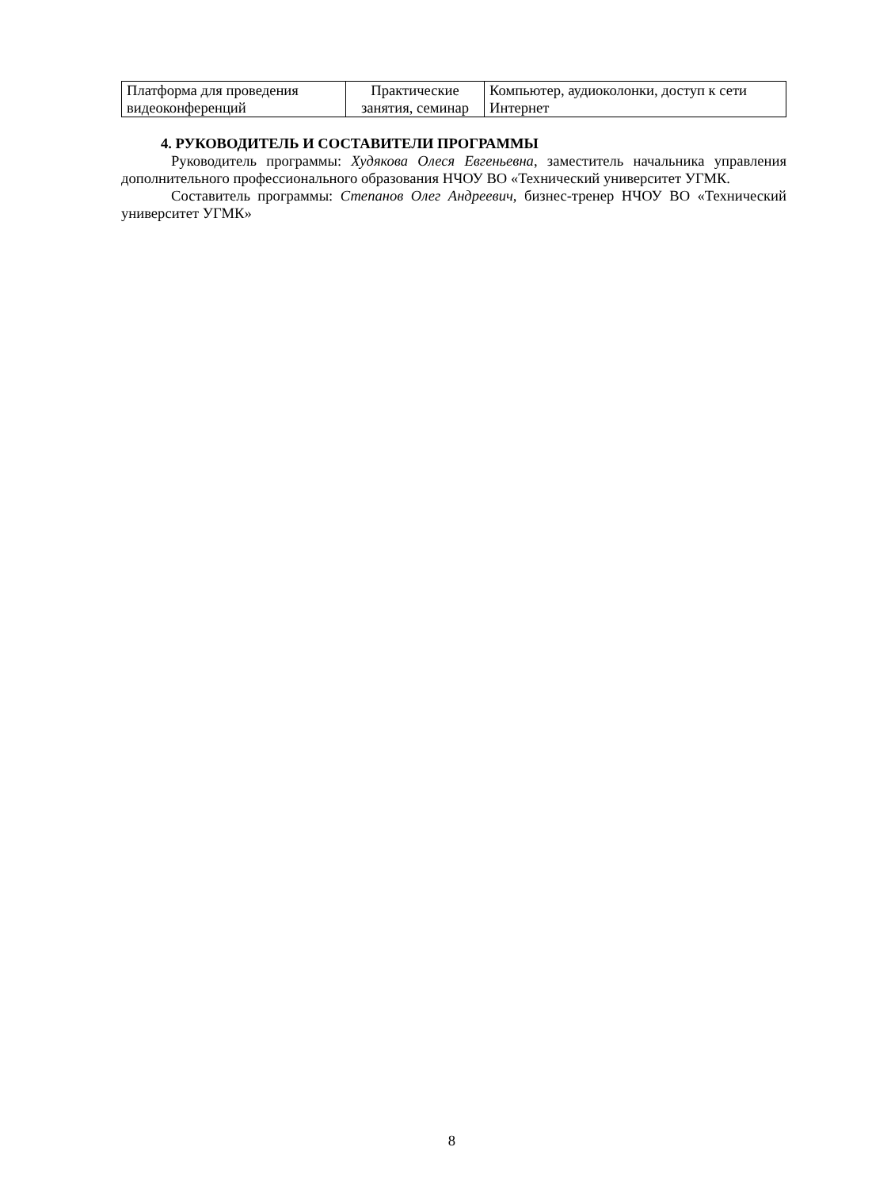| Платформа для проведения видеоконференций | Практические занятия, семинар | Компьютер, аудиоколонки, доступ к сети Интернет |
4. РУКОВОДИТЕЛЬ И СОСТАВИТЕЛИ ПРОГРАММЫ
Руководитель программы: Худякова Олеся Евгеньевна, заместитель начальника управления дополнительного профессионального образования НЧОУ ВО «Технический университет УГМК.
Составитель программы: Степанов Олег Андреевич, бизнес-тренер НЧОУ ВО «Технический университет УГМК»
8